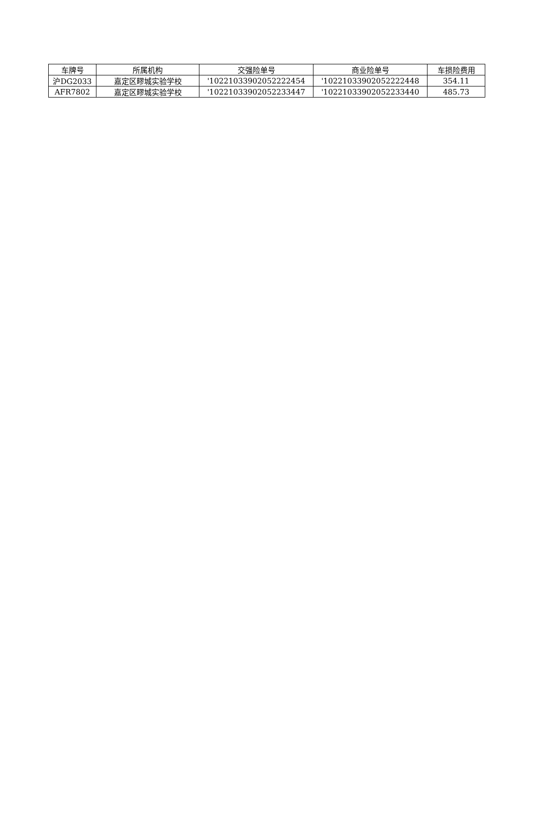| 车牌号 | 所属机构 | 交强险单号 | 商业险单号 | 车损险费用 |
| 沪DG2033 | 嘉定区疁城实验学校 | '10221033902052222454 | '10221033902052222448 | 354.11 |
| AFR7802 | 嘉定区疁城实验学校 | '10221033902052233447 | '10221033902052233440 | 485.73 |